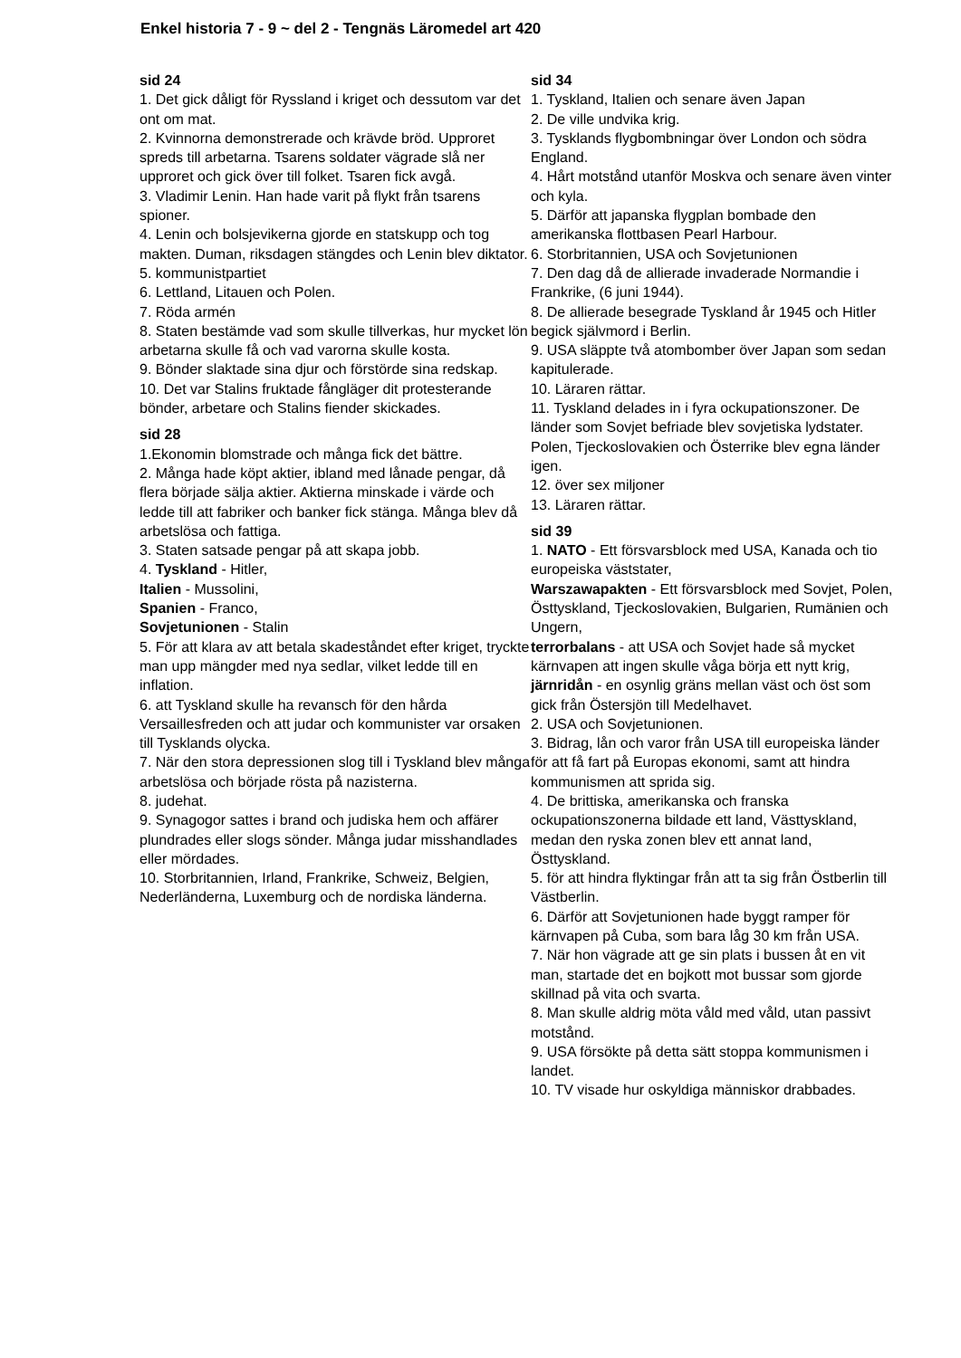Enkel historia 7 - 9 ~ del 2 - Tengnäs Läromedel art 420
sid 24
1. Det gick dåligt för Ryssland i kriget och dessutom var det ont om mat.
2. Kvinnorna demonstrerade och krävde bröd. Upproret spreds till arbetarna. Tsarens soldater vägrade slå ner upproret och gick över till folket. Tsaren fick avgå.
3. Vladimir Lenin. Han hade varit på flykt från tsarens spioner.
4. Lenin och bolsjevikerna gjorde en statskupp och tog makten. Duman, riksdagen stängdes och Lenin blev diktator.
5. kommunistpartiet
6. Lettland, Litauen och Polen.
7. Röda armén
8. Staten bestämde vad som skulle tillverkas, hur mycket lön arbetarna skulle få och vad varorna skulle kosta.
9. Bönder slaktade sina djur och förstörde sina redskap.
10. Det var Stalins fruktade fångläger dit protesterande bönder, arbetare och Stalins fiender skickades.
sid 28
1.Ekonomin blomstrade och många fick det bättre.
2. Många hade köpt aktier, ibland med lånade pengar, då flera började sälja aktier. Aktierna minskade i värde och ledde till att fabriker och banker fick stänga. Många blev då arbetslösa och fattiga.
3. Staten satsade pengar på att skapa jobb.
4. Tyskland - Hitler,
Italien - Mussolini,
Spanien - Franco,
Sovjetunionen - Stalin
5. För att klara av att betala skadeståndet efter kriget, tryckte man upp mängder med nya sedlar, vilket ledde till en inflation.
6. att Tyskland skulle ha revansch för den hårda Versaillesfreden och att judar och kommunister var orsaken till Tysklands olycka.
7. När den stora depressionen slog till i Tyskland blev många arbetslösa och började rösta på nazisterna.
8. judehat.
9. Synagogor sattes i brand och judiska hem och affärer plundrades eller slogs sönder. Många judar misshandlades eller mördades.
10. Storbritannien, Irland, Frankrike, Schweiz, Belgien, Nederländerna, Luxemburg och de nordiska länderna.
sid 34
1. Tyskland, Italien och senare även Japan
2. De ville undvika krig.
3. Tysklands flygbombningar över London och södra England.
4. Hårt motstånd utanför Moskva och senare även vinter och kyla.
5. Därför att japanska flygplan bombade den amerikanska flottbasen Pearl Harbour.
6. Storbritannien, USA och Sovjetunionen
7. Den dag då de allierade invaderade Normandie i Frankrike, (6 juni 1944).
8. De allierade besegrade Tyskland år 1945 och Hitler begick självmord i Berlin.
9. USA släppte två atombomber över Japan som sedan kapitulerade.
10. Läraren rättar.
11. Tyskland delades in i fyra ockupationszoner. De länder som Sovjet befriade blev sovjetiska lydstater. Polen, Tjeckoslovakien och Österrike blev egna länder igen.
12. över sex miljoner
13. Läraren rättar.
sid 39
1. NATO - Ett försvarsblock med USA, Kanada och tio europeiska väststater,
Warszawapakten - Ett försvarsblock med Sovjet, Polen, Östtyskland, Tjeckoslovakien, Bulgarien, Rumänien och Ungern,
terrorbalans - att USA och Sovjet hade så mycket kärnvapen att ingen skulle våga börja ett nytt krig,
järnridån - en osynlig gräns mellan väst och öst som gick från Östersjön till Medelhavet.
2. USA och Sovjetunionen.
3. Bidrag, lån och varor från USA till europeiska länder för att få fart på Europas ekonomi, samt att hindra kommunismen att sprida sig.
4. De brittiska, amerikanska och franska ockupationszonerna bildade ett land, Västtyskland, medan den ryska zonen blev ett annat land, Östtyskland.
5. för att hindra flyktingar från att ta sig från Östberlin till Västberlin.
6. Därför att Sovjetunionen hade byggt ramper för kärnvapen på Cuba, som bara låg 30 km från USA.
7. När hon vägrade att ge sin plats i bussen åt en vit man, startade det en bojkott mot bussar som gjorde skillnad på vita och svarta.
8. Man skulle aldrig möta våld med våld, utan passivt motstånd.
9. USA försökte på detta sätt stoppa kommunismen i landet.
10. TV visade hur oskyldiga människor drabbades.